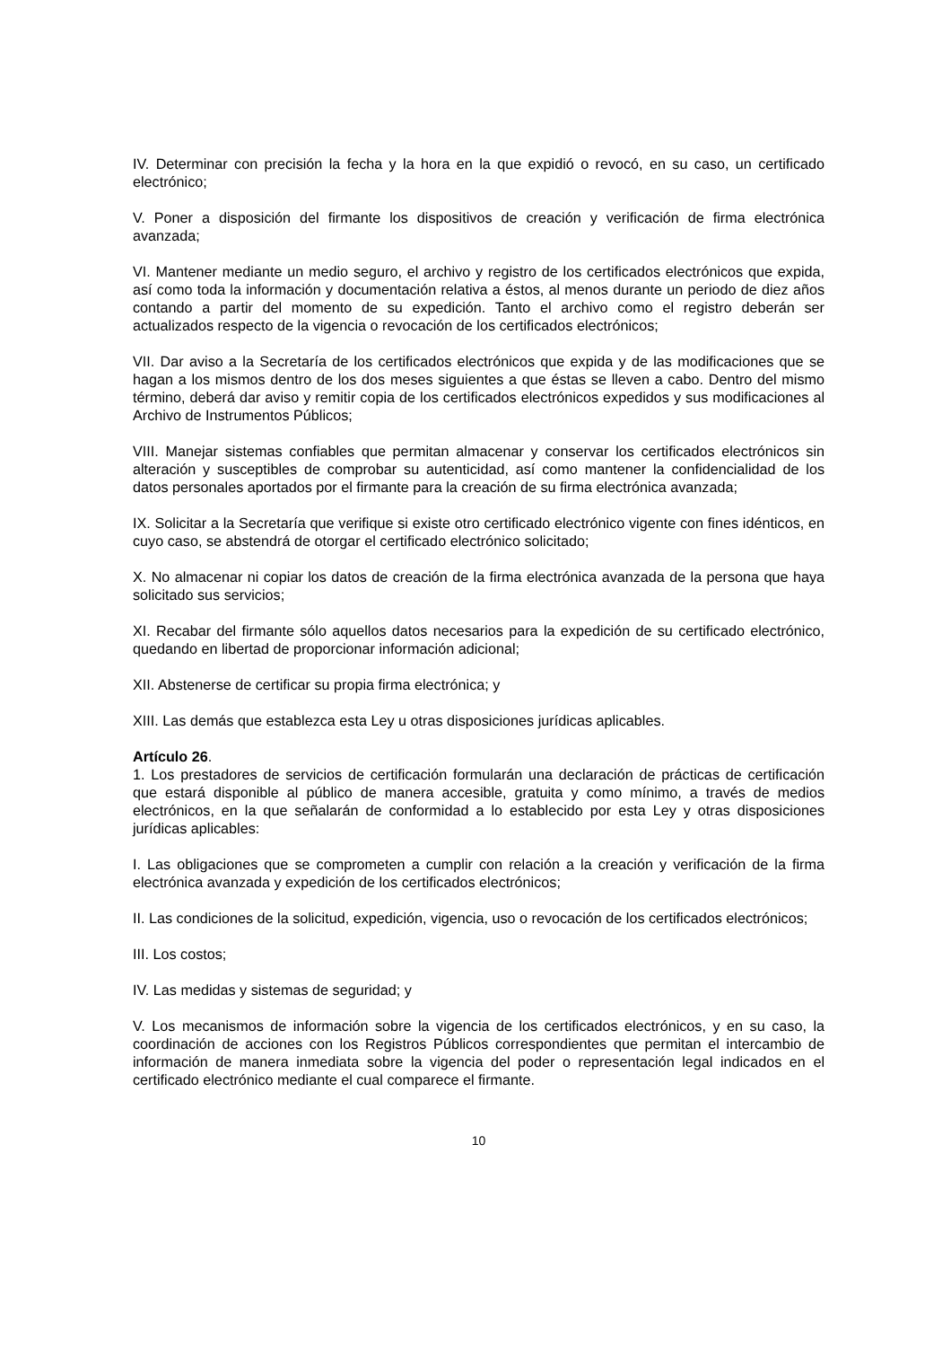IV. Determinar con precisión la fecha y la hora en la que expidió o revocó, en su caso, un certificado electrónico;
V. Poner a disposición del firmante los dispositivos de creación y verificación de firma electrónica avanzada;
VI. Mantener mediante un medio seguro, el archivo y registro de los certificados electrónicos que expida, así como toda la información y documentación relativa a éstos, al menos durante un periodo de diez años contando a partir del momento de su expedición. Tanto el archivo como el registro deberán ser actualizados respecto de la vigencia o revocación de los certificados electrónicos;
VII. Dar aviso a la Secretaría de los certificados electrónicos que expida y de las modificaciones que se hagan a los mismos dentro de los dos meses siguientes a que éstas se lleven a cabo. Dentro del mismo término, deberá dar aviso y remitir copia de los certificados electrónicos expedidos y sus modificaciones al Archivo de Instrumentos Públicos;
VIII. Manejar sistemas confiables que permitan almacenar y conservar los certificados electrónicos sin alteración y susceptibles de comprobar su autenticidad, así como mantener la confidencialidad de los datos personales aportados por el firmante para la creación de su firma electrónica avanzada;
IX. Solicitar a la Secretaría que verifique si existe otro certificado electrónico vigente con fines idénticos, en cuyo caso, se abstendrá de otorgar el certificado electrónico solicitado;
X. No almacenar ni copiar los datos de creación de la firma electrónica avanzada de la persona que haya solicitado sus servicios;
XI. Recabar del firmante sólo aquellos datos necesarios para la expedición de su certificado electrónico, quedando en libertad de proporcionar información adicional;
XII. Abstenerse de certificar su propia firma electrónica; y
XIII. Las demás que establezca esta Ley u otras disposiciones jurídicas aplicables.
Artículo 26.
1. Los prestadores de servicios de certificación formularán una declaración de prácticas de certificación que estará disponible al público de manera accesible, gratuita y como mínimo, a través de medios electrónicos, en la que señalarán de conformidad a lo establecido por esta Ley y otras disposiciones jurídicas aplicables:
I. Las obligaciones que se comprometen a cumplir con relación a la creación y verificación de la firma electrónica avanzada y expedición de los certificados electrónicos;
II. Las condiciones de la solicitud, expedición, vigencia, uso o revocación de los certificados electrónicos;
III. Los costos;
IV. Las medidas y sistemas de seguridad; y
V. Los mecanismos de información sobre la vigencia de los certificados electrónicos, y en su caso, la coordinación de acciones con los Registros Públicos correspondientes que permitan el intercambio de información de manera inmediata sobre la vigencia del poder o representación legal indicados en el certificado electrónico mediante el cual comparece el firmante.
10